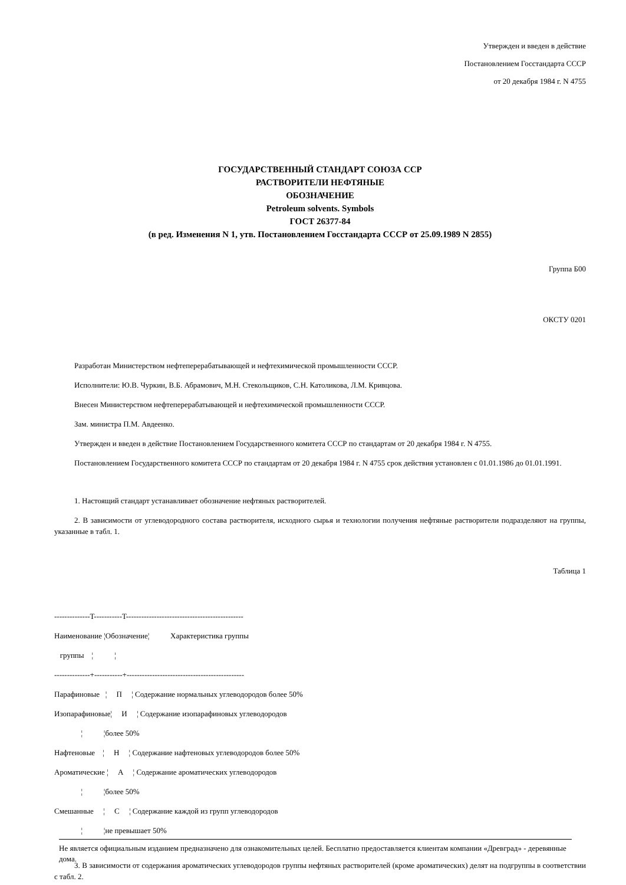Утвержден и введен в действие
Постановлением Госстандарта СССР
от 20 декабря 1984 г. N 4755
ГОСУДАРСТВЕННЫЙ СТАНДАРТ СОЮЗА ССР
РАСТВОРИТЕЛИ НЕФТЯНЫЕ
ОБОЗНАЧЕНИЕ
Petroleum solvents. Symbols
ГОСТ 26377-84
(в ред. Изменения N 1, утв. Постановлением Госстандарта СССР от 25.09.1989 N 2855)
Группа Б00
ОКСТУ 0201
Разработан Министерством нефтеперерабатывающей и нефтехимической промышленности СССР.
Исполнители: Ю.В. Чуркин, В.Б. Абрамович, М.Н. Стекольщиков, С.Н. Католикова, Л.М. Кривцова.
Внесен Министерством нефтеперерабатывающей и нефтехимической промышленности СССР.
Зам. министра П.М. Авдеенко.
Утвержден и введен в действие Постановлением Государственного комитета СССР по стандартам от 20 декабря 1984 г. N 4755.
Постановлением Государственного комитета СССР по стандартам от 20 декабря 1984 г. N 4755 срок действия установлен с 01.01.1986 до 01.01.1991.
1. Настоящий стандарт устанавливает обозначение нефтяных растворителей.
2. В зависимости от углеводородного состава растворителя, исходного сырья и технологии получения нефтяные растворители подразделяют на группы, указанные в табл. 1.
Таблица 1
--------------T-----------T----------------------------------------------
Наименование ¦Обозначение¦ Характеристика группы
группы ¦ ¦
--------------+-----------+----------------------------------------------
Парафиновые ¦ П ¦ Содержание нормальных углеводородов более 50%
Изопарафиновые¦ И ¦ Содержание изопарафиновых углеводородов
¦ ¦более 50%
Нафтеновые ¦ Н ¦ Содержание нафтеновых углеводородов более 50%
Ароматические ¦ А ¦ Содержание ароматических углеводородов
¦ ¦более 50%
Смешанные ¦ С ¦ Содержание каждой из групп углеводородов
¦ ¦не превышает 50%
3. В зависимости от содержания ароматических углеводородов группы нефтяных растворителей (кроме ароматических) делят на подгруппы в соответствии с табл. 2.
Не является официальным изданием предназначено для ознакомительных целей. Бесплатно предоставляется клиентам компании «Древград» - деревянные дома.